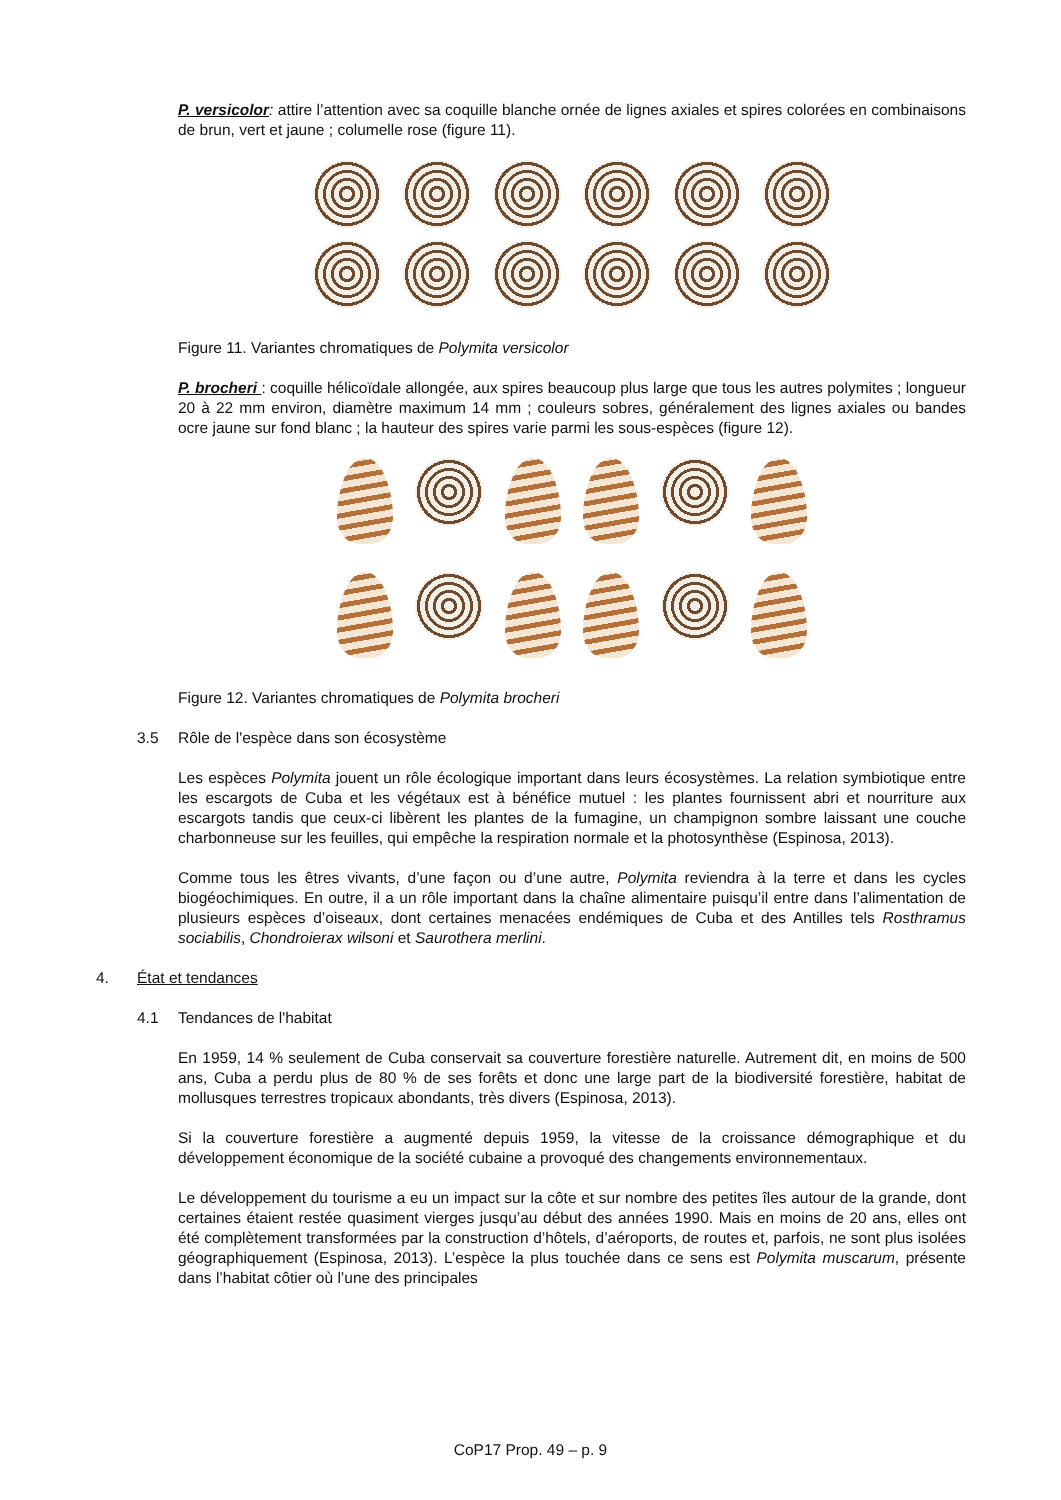P. versicolor: attire l’attention avec sa coquille blanche ornée de lignes axiales et spires colorées en combinaisons de brun, vert et jaune ; columelle rose (figure 11).
Figure 11. Variantes chromatiques de Polymita versicolor
P. brocheri : coquille hélicoïdale allongée, aux spires beaucoup plus large que tous les autres polymites ; longueur 20 à 22 mm environ, diamètre maximum 14 mm ; couleurs sobres, généralement des lignes axiales ou bandes ocre jaune sur fond blanc ; la hauteur des spires varie parmi les sous-espèces (figure 12).
Figure 12. Variantes chromatiques de Polymita brocheri
3.5 Rôle de l'espèce dans son écosystème
Les espèces Polymita jouent un rôle écologique important dans leurs écosystèmes. La relation symbiotique entre les escargots de Cuba et les végétaux est à bénéfice mutuel : les plantes fournissent abri et nourriture aux escargots tandis que ceux-ci libèrent les plantes de la fumagine, un champignon sombre laissant une couche charbonneuse sur les feuilles, qui empêche la respiration normale et la photosynthèse (Espinosa, 2013).
Comme tous les êtres vivants, d’une façon ou d’une autre, Polymita reviendra à la terre et dans les cycles biogéochimiques. En outre, il a un rôle important dans la chaîne alimentaire puisqu’il entre dans l’alimentation de plusieurs espèces d’oiseaux, dont certaines menacées endémiques de Cuba et des Antilles tels Rosthramus sociabilis, Chondroierax wilsoni et Saurothera merlini.
4. État et tendances
4.1 Tendances de l'habitat
En 1959, 14 % seulement de Cuba conservait sa couverture forestière naturelle. Autrement dit, en moins de 500 ans, Cuba a perdu plus de 80 % de ses forêts et donc une large part de la biodiversité forestière, habitat de mollusques terrestres tropicaux abondants, très divers (Espinosa, 2013).
Si la couverture forestière a augmenté depuis 1959, la vitesse de la croissance démographique et du développement économique de la société cubaine a provoqué des changements environnementaux.
Le développement du tourisme a eu un impact sur la côte et sur nombre des petites îles autour de la grande, dont certaines étaient restée quasiment vierges jusqu’au début des années 1990. Mais en moins de 20 ans, elles ont été complètement transformées par la construction d’hôtels, d’aéroports, de routes et, parfois, ne sont plus isolées géographiquement (Espinosa, 2013). L’espèce la plus touchée dans ce sens est Polymita muscarum, présente dans l’habitat côtier où l’une des principales
CoP17 Prop. 49 – p. 9